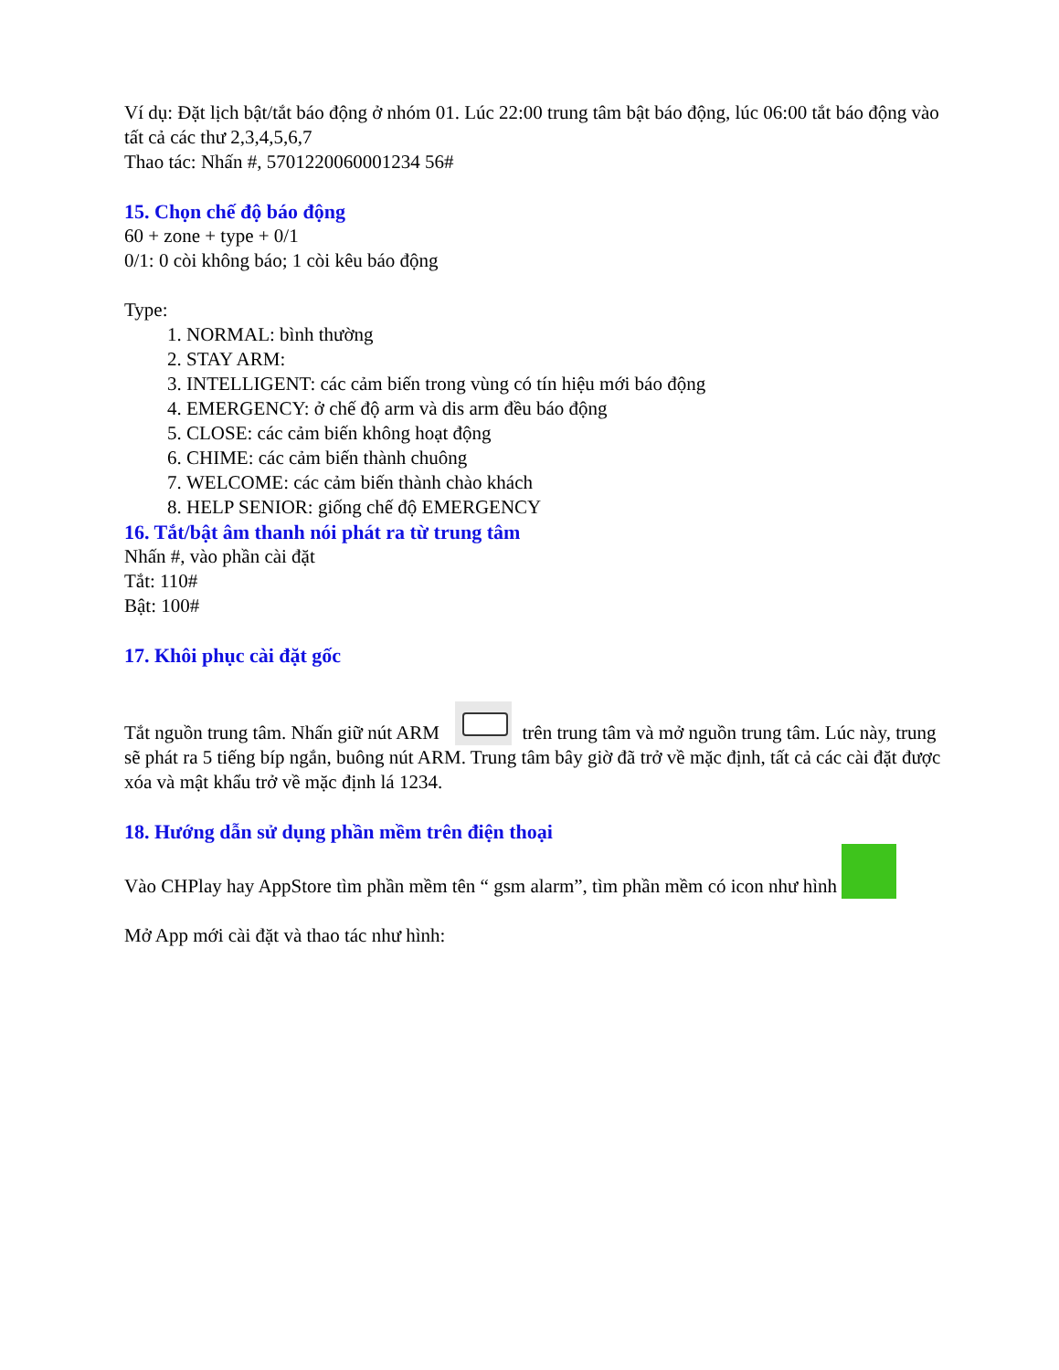Ví dụ: Đặt lịch bật/tắt báo động ở nhóm 01. Lúc 22:00 trung tâm bật báo động, lúc 06:00 tắt báo động vào tất cả các thư 2,3,4,5,6,7
Thao tác: Nhấn #, 5701220060001234 56#
15. Chọn chế độ báo động
60 + zone + type + 0/1
0/1: 0 còi không báo; 1 còi kêu báo động
Type:
1. NORMAL: bình thường
2. STAY ARM:
3. INTELLIGENT: các cảm biến trong vùng có tín hiệu mới báo động
4. EMERGENCY: ở chế độ arm và dis arm đều báo động
5. CLOSE: các cảm biến không hoạt động
6. CHIME: các cảm biến thành chuông
7. WELCOME: các cảm biến thành chào khách
8. HELP SENIOR: giống chế độ EMERGENCY
16. Tắt/bật âm thanh nói phát ra từ trung tâm
Nhấn #, vào phần cài đặt
Tắt: 110#
Bật: 100#
17. Khôi phục cài đặt gốc
Tắt nguồn trung tâm. Nhấn giữ nút ARM trên trung tâm và mở nguồn trung tâm. Lúc này, trung sẽ phát ra 5 tiếng bíp ngắn, buông nút ARM. Trung tâm bây giờ đã trở về mặc định, tất cả các cài đặt được xóa và mật khẩu trở về mặc định lá 1234.
18. Hướng dẫn sử dụng phần mềm trên điện thoại
Vào CHPlay hay AppStore tìm phần mềm tên “ gsm alarm”, tìm phần mềm có icon như hình
Mở App mới cài đặt và thao tác như hình: